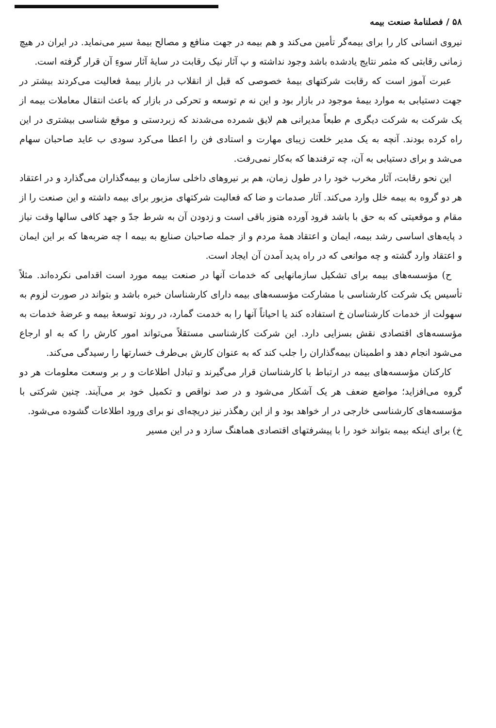۵۸ / فصلنامهٔ صنعت بیمه
نیروی انسانی کار را برای بیمه‌گر تأمین می‌کند و هم بیمه در جهت منافع و مصالح بیمهٔ سیر می‌نماید. در ایران در هیچ زمانی رقابتی که مثمر نتایج یادشده باشد وجود نداشته و پ آثار نیک رقابت در سایهٔ آثار سوءِ آن قرار گرفته است.
عبرت آموز است که رقابت شرکتهای بیمهٔ خصوصی که قبل از انقلاب در بازار بیمهٔ فعالیت می‌کردند بیشتر در جهت دستیابی به موارد بیمهٔ موجود در بازار بود و این نه م توسعه و تحرکی در بازار که باعث انتقال معاملات بیمه از یک شرکت به شرکت دیگری م طبعاً مدیرانی هم لایق شمرده می‌شدند که زبردستی و موقع شناسی بیشتری در این راه کرده بودند. آنچه به یک مدیر خلعت زیبای مهارت و استادی فن را اعطا می‌کرد سودی ب عاید صاحبان سهام می‌شد و برای دستیابی به آن، چه ترفندها که به‌کار نمی‌رفت.
این نحو رقابت، آثار مخرب خود را در طول زمان، هم بر نیروهای داخلی سازمان و بیمه‌گذاران می‌گذارد و در اعتقاد هر دو گروه به بیمه خلل وارد می‌کند. آثار صدمات و ضا که فعالیت شرکتهای مزبور برای بیمه داشته و این صنعت را از مقام و موقعیتی که به حق با باشد فرود آورده هنوز باقی است و زدودن آن به شرط جدّ و جهد کافی سالها وقت نیاز د پایه‌های اساسی رشد بیمه، ایمان و اعتقاد همهٔ مردم و از جمله صاحبان صنایع به بیمه ا چه ضربه‌ها که بر این ایمان و اعتقاد وارد گشته و چه موانعی که در راه پدید آمدن آن ایجاد است.
ح) مؤسسه‌های بیمه برای تشکیل سازمانهایی که خدمات آنها در صنعت بیمه مورد است اقدامی نکرده‌اند. مثلاً تأسیس یک شرکت کارشناسی با مشارکت مؤسسه‌های بیمه دارای کارشناسان خبره باشد و بتواند در صورت لزوم به سهولت از خدمات کارشناسان خ استفاده کند یا احیاناً آنها را به خدمت گمارد، در روند توسعهٔ بیمه و عرضهٔ خدمات به مؤسسه‌های اقتصادی نقش بسزایی دارد. این شرکت کارشناسی مستقلاً می‌تواند امور کارش را که به او ارجاع می‌شود انجام دهد و اطمینان بیمه‌گذاران را جلب کند که به عنوان کارش بی‌طرف خسارتها را رسیدگی می‌کند.
کارکنان مؤسسه‌های بیمه در ارتباط با کارشناسان قرار می‌گیرند و تبادل اطلاعات و ر بر وسعت معلومات هر دو گروه می‌افزاید؛ مواضع ضعف هر یک آشکار می‌شود و در صد نواقص و تکمیل خود بر می‌آیند. چنین شرکتی با مؤسسه‌های کارشناسی خارجی در ار خواهد بود و از این رهگذر نیز دریچه‌ای نو برای ورود اطلاعات گشوده می‌شود.
خ) برای اینکه بیمه بتواند خود را با پیشرفتهای اقتصادی هماهنگ سازد و در این مسیر